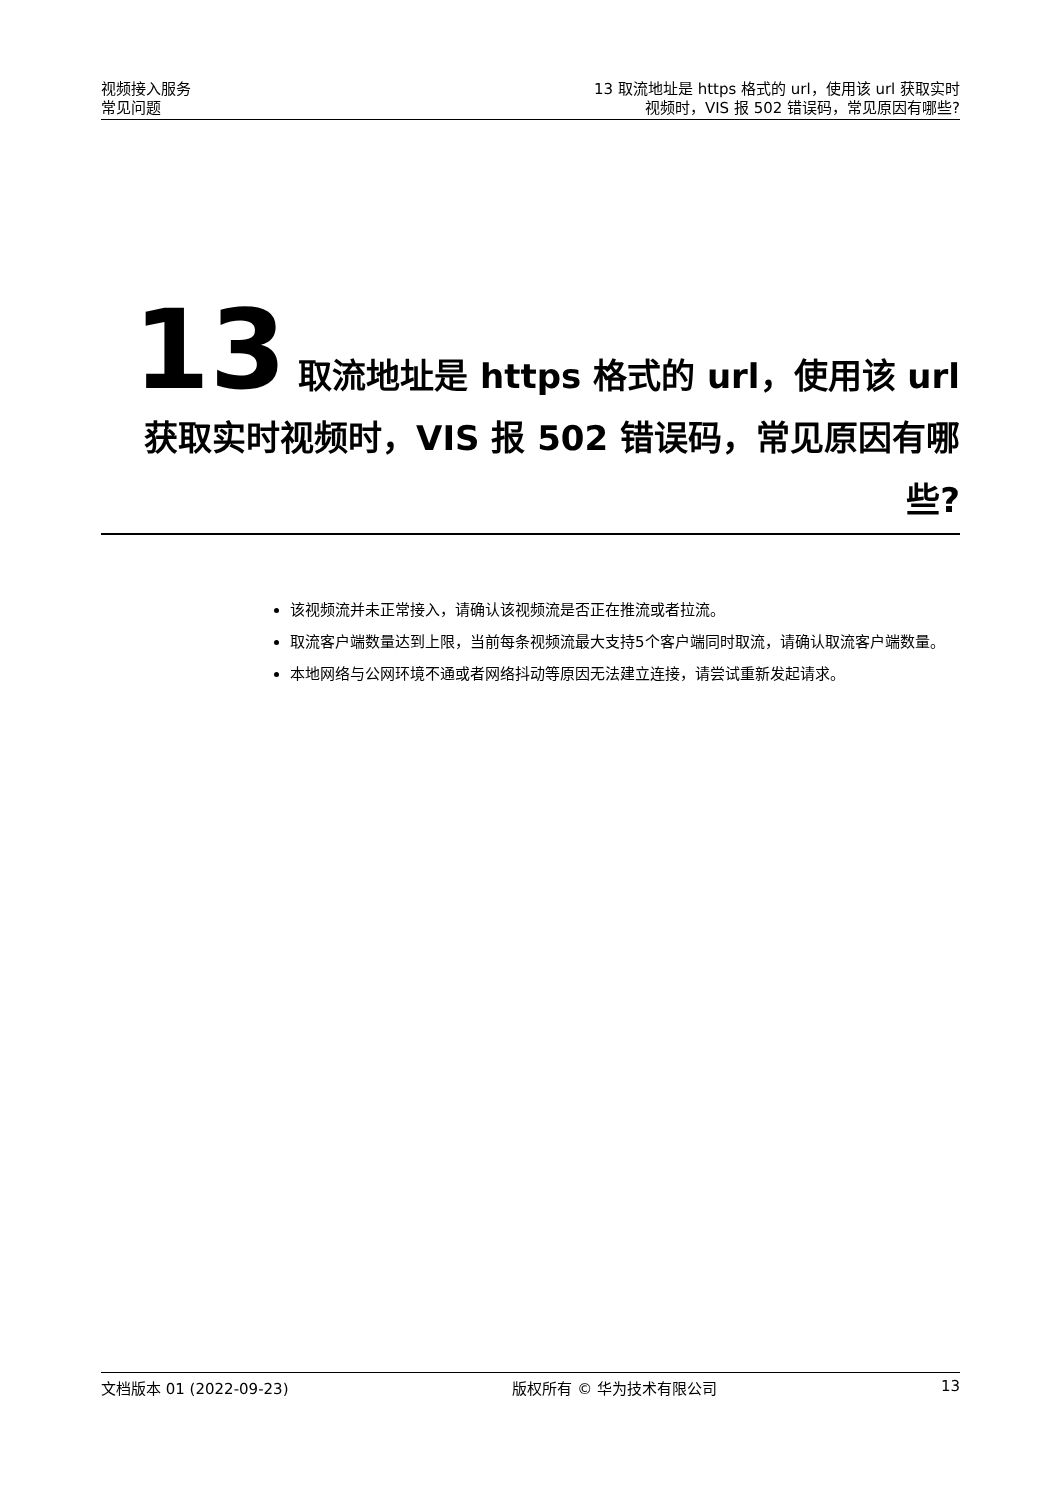视频接入服务
常见问题
13 取流地址是 https 格式的 url，使用该 url 获取实时
视频时，VIS 报 502 错误码，常见原因有哪些?
13 取流地址是 https 格式的 url，使用该 url 获取实时视频时，VIS 报 502 错误码，常见原因有哪些?
该视频流并未正常接入，请确认该视频流是否正在推流或者拉流。
取流客户端数量达到上限，当前每条视频流最大支持5个客户端同时取流，请确认取流客户端数量。
本地网络与公网环境不通或者网络抖动等原因无法建立连接，请尝试重新发起请求。
文档版本 01 (2022-09-23) 版权所有 © 华为技术有限公司 13